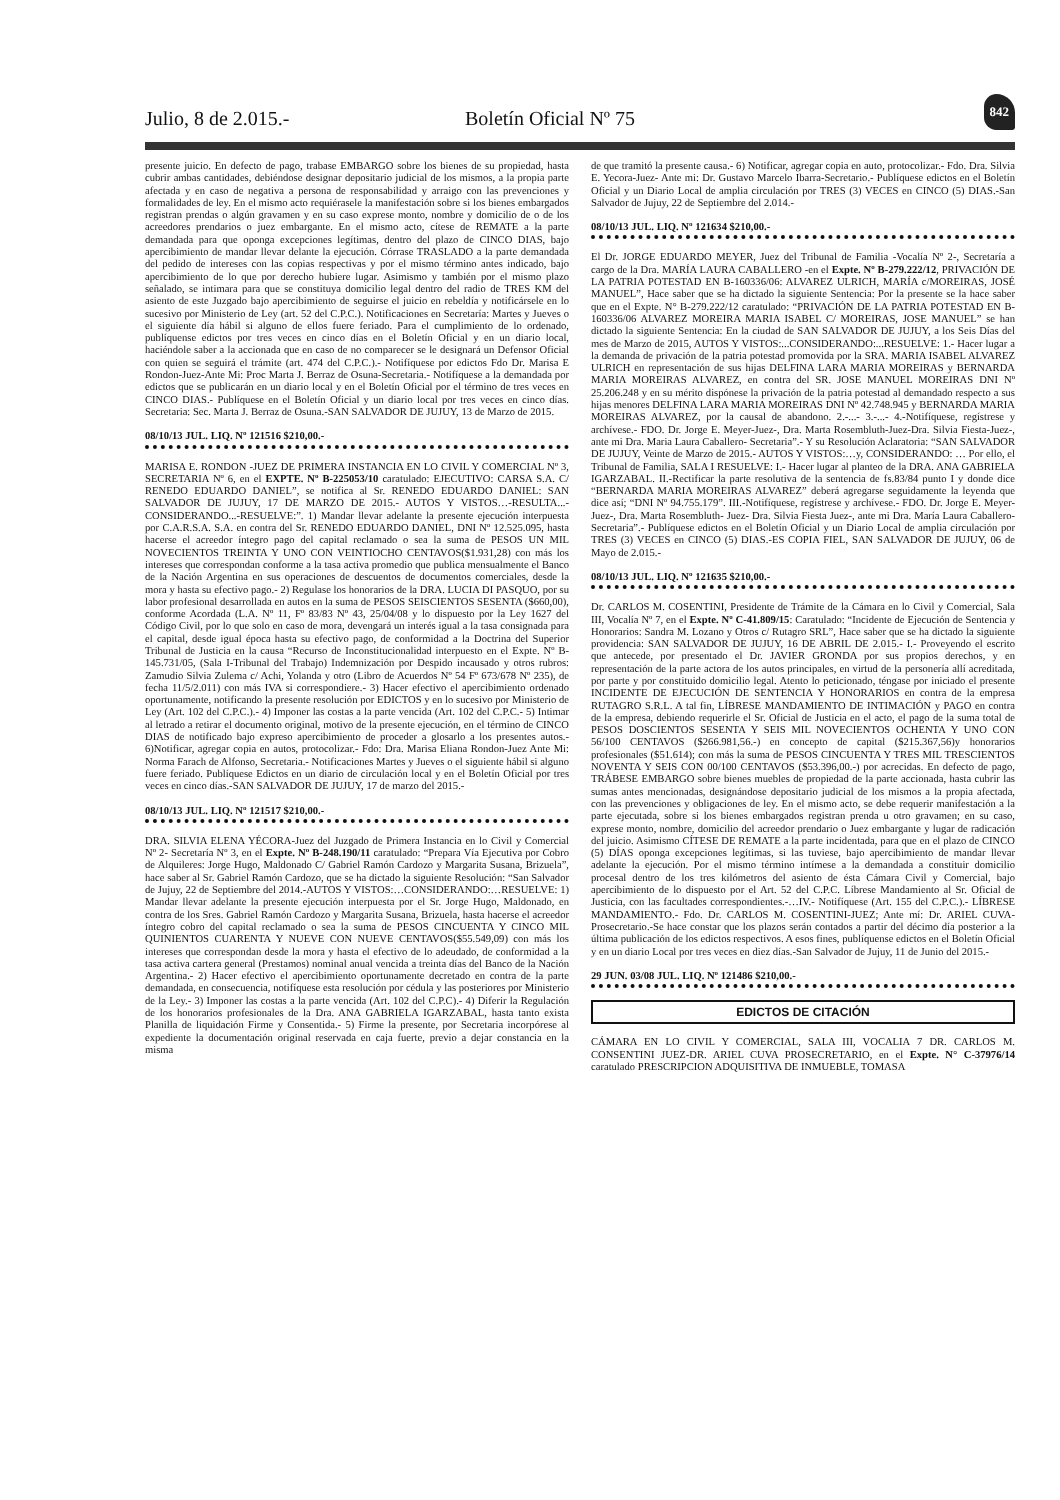Julio, 8 de 2.015.-
Boletín Oficial Nº 75
842
presente juicio. En defecto de pago, trabase EMBARGO sobre los bienes de su propiedad, hasta cubrir ambas cantidades, debiéndose designar depositario judicial de los mismos, a la propia parte afectada y en caso de negativa a persona de responsabilidad y arraigo con las prevenciones y formalidades de ley. En el mismo acto requiérasele la manifestación sobre si los bienes embargados registran prendas o algún gravamen y en su caso exprese monto, nombre y domicilio de o de los acreedores prendarios o juez embargante. En el mismo acto, cítese de REMATE a la parte demandada para que oponga excepciones legítimas, dentro del plazo de CINCO DIAS, bajo apercibimiento de mandar llevar delante la ejecución. Córrase TRASLADO a la parte demandada del pedido de intereses con las copias respectivas y por el mismo término antes indicado, bajo apercibimiento de lo que por derecho hubiere lugar. Asimismo y también por el mismo plazo señalado, se intimara para que se constituya domicilio legal dentro del radio de TRES KM del asiento de este Juzgado bajo apercibimiento de seguirse el juicio en rebeldía y notificársele en lo sucesivo por Ministerio de Ley (art. 52 del C.P.C.). Notificaciones en Secretaría: Martes y Jueves o el siguiente día hábil si alguno de ellos fuere feriado. Para el cumplimiento de lo ordenado, publíquense edictos por tres veces en cinco días en el Boletín Oficial y en un diario local, haciéndole saber a la accionada que en caso de no comparecer se le designará un Defensor Oficial con quien se seguirá el trámite (art. 474 del C.P.C.).- Notifíquese por edictos Fdo Dr. Marisa E Rondon-Juez-Ante Mi: Proc Marta J. Berraz de Osuna-Secretaria.- Notifíquese a la demandada por edictos que se publicarán en un diario local y en el Boletín Oficial por el término de tres veces en CINCO DIAS.- Publíquese en el Boletín Oficial y un diario local por tres veces en cinco días. Secretaria: Sec. Marta J. Berraz de Osuna.-SAN SALVADOR DE JUJUY, 13 de Marzo de 2015.
08/10/13 JUL. LIQ. Nº 121516 $210,00.-
MARISA E. RONDON -JUEZ DE PRIMERA INSTANCIA EN LO CIVIL Y COMERCIAL Nº 3, SECRETARIA Nº 6, en el EXPTE. Nº B-225053/10 caratulado: EJECUTIVO: CARSA S.A. C/ RENEDO EDUARDO DANIEL”, se notifica al Sr. RENEDO EDUARDO DANIEL: SAN SALVADOR DE JUJUY, 17 DE MARZO DE 2015.- AUTOS Y VISTOS…-RESULTA...-CONSIDERANDO...-RESUELVE:”. 1) Mandar llevar adelante la presente ejecución interpuesta por C.A.R.S.A. S.A. en contra del Sr. RENEDO EDUARDO DANIEL, DNI Nº 12.525.095, hasta hacerse el acreedor íntegro pago del capital reclamado o sea la suma de PESOS UN MIL NOVECIENTOS TREINTA Y UNO CON VEINTIOCHO CENTAVOS($1.931,28) con más los intereses que correspondan conforme a la tasa activa promedio que publica mensualmente el Banco de la Nación Argentina en sus operaciones de descuentos de documentos comerciales, desde la mora y hasta su efectivo pago.- 2) Regulase los honorarios de la DRA. LUCIA DI PASQUO, por su labor profesional desarrollada en autos en la suma de PESOS SEISCIENTOS SESENTA ($660,00), conforme Acordada (L.A. Nº 11, Fº 83/83 Nº 43, 25/04/08 y lo dispuesto por la Ley 1627 del Código Civil, por lo que solo en caso de mora, devengará un interés igual a la tasa consignada para el capital, desde igual época hasta su efectivo pago, de conformidad a la Doctrina del Superior Tribunal de Justicia en la causa “Recurso de Inconstitucionalidad interpuesto en el Expte. Nº B- 145.731/05, (Sala I-Tribunal del Trabajo) Indemnización por Despido incausado y otros rubros: Zamudio Silvia Zulema c/ Achi, Yolanda y otro (Libro de Acuerdos Nº 54 Fº 673/678 Nº 235), de fecha 11/5/2.011) con más IVA si correspondiere.- 3) Hacer efectivo el apercibimiento ordenado oportunamente, notificando la presente resolución por EDICTOS y en lo sucesivo por Ministerio de Ley (Art. 102 del C.P.C.).- 4) Imponer las costas a la parte vencida (Art. 102 del C.P.C.- 5) Intimar al letrado a retirar el documento original, motivo de la presente ejecución, en el término de CINCO DIAS de notificado bajo expreso apercibimiento de proceder a glosarlo a los presentes autos.- 6)Notificar, agregar copia en autos, protocolizar.- Fdo: Dra. Marisa Eliana Rondon-Juez Ante Mi: Norma Farach de Alfonso, Secretaria.- Notificaciones Martes y Jueves o el siguiente hábil si alguno fuere feriado. Publíquese Edictos en un diario de circulación local y en el Boletín Oficial por tres veces en cinco días.-SAN SALVADOR DE JUJUY, 17 de marzo del 2015.-
08/10/13 JUL. LIQ. Nº 121517 $210,00.-
DRA. SILVIA ELENA YÉCORA-Juez del Juzgado de Primera Instancia en lo Civil y Comercial Nº 2- Secretaría Nº 3, en el Expte. Nº B-248.190/11 caratulado: “Prepara Vía Ejecutiva por Cobro de Alquileres: Jorge Hugo, Maldonado C/ Gabriel Ramón Cardozo y Margarita Susana, Brizuela”, hace saber al Sr. Gabriel Ramón Cardozo, que se ha dictado la siguiente Resolución: “San Salvador de Jujuy, 22 de Septiembre del 2014.-AUTOS Y VISTOS:…CONSIDERANDO:…RESUELVE: 1) Mandar llevar adelante la presente ejecución interpuesta por el Sr. Jorge Hugo, Maldonado, en contra de los Sres. Gabriel Ramón Cardozo y Margarita Susana, Brizuela, hasta hacerse el acreedor íntegro cobro del capital reclamado o sea la suma de PESOS CINCUENTA Y CINCO MIL QUINIENTOS CUARENTA Y NUEVE CON NUEVE CENTAVOS($55.549,09) con más los intereses que correspondan desde la mora y hasta el efectivo de lo adeudado, de conformidad a la tasa activa cartera general (Prestamos) nominal anual vencida a treinta días del Banco de la Nación Argentina.- 2) Hacer efectivo el apercibimiento oportunamente decretado en contra de la parte demandada, en consecuencia, notifíquese esta resolución por cédula y las posteriores por Ministerio de la Ley.- 3) Imponer las costas a la parte vencida (Art. 102 del C.P.C).- 4) Diferir la Regulación de los honorarios profesionales de la Dra. ANA GABRIELA IGARZABAL, hasta tanto exista Planilla de liquidación Firme y Consentida.- 5) Firme la presente, por Secretaria incorpórese al expediente la documentación original reservada en caja fuerte, previo a dejar constancia en la misma
de que tramitó la presente causa.- 6) Notificar, agregar copia en auto, protocolizar.- Fdo. Dra. Silvia E. Yecora-Juez- Ante mi: Dr. Gustavo Marcelo Ibarra-Secretario.- Publíquese edictos en el Boletín Oficial y un Diario Local de amplia circulación por TRES (3) VECES en CINCO (5) DIAS.-San Salvador de Jujuy, 22 de Septiembre del 2.014.-
08/10/13 JUL. LIQ. Nº 121634 $210,00.-
El Dr. JORGE EDUARDO MEYER, Juez del Tribunal de Familia -Vocalía Nº 2-, Secretaría a cargo de la Dra. MARÍA LAURA CABALLERO -en el Expte. Nº B-279.222/12, PRIVACIÓN DE LA PATRIA POTESTAD EN B-160336/06: ALVAREZ ULRICH, MARÍA c/MOREIRAS, JOSÉ MANUEL”, Hace saber que se ha dictado la siguiente Sentencia: Por la presente se la hace saber que en el Expte. N° B-279.222/12 caratulado: “PRIVACIÓN DE LA PATRIA POTESTAD EN B-160336/06 ALVAREZ MOREIRA MARIA ISABEL C/ MOREIRAS, JOSE MANUEL” se han dictado la siguiente Sentencia: En la ciudad de SAN SALVADOR DE JUJUY, a los Seis Días del mes de Marzo de 2015, AUTOS Y VISTOS:...CONSIDERANDO:...RESUELVE: 1.- Hacer lugar a la demanda de privación de la patria potestad promovida por la SRA. MARIA ISABEL ALVAREZ ULRICH en representación de sus hijas DELFINA LARA MARIA MOREIRAS y BERNARDA MARIA MOREIRAS ALVAREZ, en contra del SR. JOSE MANUEL MOREIRAS DNI Nº 25.206.248 y en su mérito dispónese la privación de la patria potestad al demandado respecto a sus hijas menores DELFINA LARA MARIA MOREIRAS DNI Nº 42.748.945 y BERNARDA MARIA MOREIRAS ALVAREZ, por la causal de abandono. 2.-...- 3.-...- 4.-Notifíquese, regístrese y archívese.- FDO. Dr. Jorge E. Meyer-Juez-, Dra. Marta Rosembluth-Juez-Dra. Silvia Fiesta-Juez-, ante mi Dra. Maria Laura Caballero- Secretaria”.- Y su Resolución Aclaratoria: “SAN SALVADOR DE JUJUY, Veinte de Marzo de 2015.- AUTOS Y VISTOS:…y, CONSIDERANDO: … Por ello, el Tribunal de Familia, SALA I RESUELVE: I.- Hacer lugar al planteo de la DRA. ANA GABRIELA IGARZABAL. II.-Rectificar la parte resolutiva de la sentencia de fs.83/84 punto I y donde dice “BERNARDA MARIA MOREIRAS ALVAREZ” deberá agregarse seguidamente la leyenda que dice así; “DNI Nº 94.755.179”. III.-Notifíquese, regístrese y archívese.- FDO. Dr. Jorge E. Meyer-Juez-, Dra. Marta Rosembluth- Juez- Dra. Silvia Fiesta Juez-, ante mi Dra. María Laura Caballero- Secretaria”.- Publíquese edictos en el Boletín Oficial y un Diario Local de amplia circulación por TRES (3) VECES en CINCO (5) DIAS.-ES COPIA FIEL, SAN SALVADOR DE JUJUY, 06 de Mayo de 2.015.-
08/10/13 JUL. LIQ. Nº 121635 $210,00.-
Dr. CARLOS M. COSENTINI, Presidente de Trámite de la Cámara en lo Civil y Comercial, Sala III, Vocalía Nº 7, en el Expte. Nº C-41.809/15: Caratulado: “Incidente de Ejecución de Sentencia y Honorarios: Sandra M. Lozano y Otros c/ Rutagro SRL”, Hace saber que se ha dictado la siguiente providencia: SAN SALVADOR DE JUJUY, 16 DE ABRIL DE 2.015.- I.- Proveyendo el escrito que antecede, por presentado el Dr. JAVIER GRONDA por sus propios derechos, y en representación de la parte actora de los autos principales, en virtud de la personería allí acreditada, por parte y por constituido domicilio legal. Atento lo peticionado, téngase por iniciado el presente INCIDENTE DE EJECUCIÓN DE SENTENCIA Y HONORARIOS en contra de la empresa RUTAGRO S.R.L. A tal fin, LÍBRESE MANDAMIENTO DE INTIMACIÓN y PAGO en contra de la empresa, debiendo requerirle el Sr. Oficial de Justicia en el acto, el pago de la suma total de PESOS DOSCIENTOS SESENTA Y SEIS MIL NOVECIENTOS OCHENTA Y UNO CON 56/100 CENTAVOS ($266.981,56.-) en concepto de capital ($215.367,56)y honorarios profesionales ($51.614); con más la suma de PESOS CINCUENTA Y TRES MIL TRESCIENTOS NOVENTA Y SEIS CON 00/100 CENTAVOS ($53.396,00.-) por acrecidas. En defecto de pago, TRÁBESE EMBARGO sobre bienes muebles de propiedad de la parte accionada, hasta cubrir las sumas antes mencionadas, designándose depositario judicial de los mismos a la propia afectada, con las prevenciones y obligaciones de ley. En el mismo acto, se debe requerir manifestación a la parte ejecutada, sobre si los bienes embargados registran prenda u otro gravamen; en su caso, exprese monto, nombre, domicilio del acreedor prendario o Juez embargante y lugar de radicación del juicio. Asimismo CÍTESE DE REMATE a la parte incidentada, para que en el plazo de CINCO (5) DÍAS oponga excepciones legítimas, si las tuviese, bajo apercibimiento de mandar llevar adelante la ejecución. Por el mismo término intímese a la demandada a constituir domicilio procesal dentro de los tres kilómetros del asiento de ésta Cámara Civil y Comercial, bajo apercibimiento de lo dispuesto por el Art. 52 del C.P.C. Líbrese Mandamiento al Sr. Oficial de Justicia, con las facultades correspondientes.-…IV.- Notifíquese (Art. 155 del C.P.C.).- LÍBRESE MANDAMIENTO.- Fdo. Dr. CARLOS M. COSENTINI-JUEZ; Ante mí: Dr. ARIEL CUVA-Prosecretario.-Se hace constar que los plazos serán contados a partir del décimo día posterior a la última publicación de los edictos respectivos. A esos fines, publíquense edictos en el Boletín Oficial y en un diario Local por tres veces en diez días.-San Salvador de Jujuy, 11 de Junio del 2015.-
29 JUN. 03/08 JUL. LIQ. Nº 121486 $210,00.-
EDICTOS DE CITACIÓN
CÁMARA EN LO CIVIL Y COMERCIAL, SALA III, VOCALIA 7 DR. CARLOS M. CONSENTINI JUEZ-DR. ARIEL CUVA PROSECRETARIO, en el Expte. N° C-37976/14 caratulado PRESCRIPCION ADQUISITIVA DE INMUEBLE, TOMASA